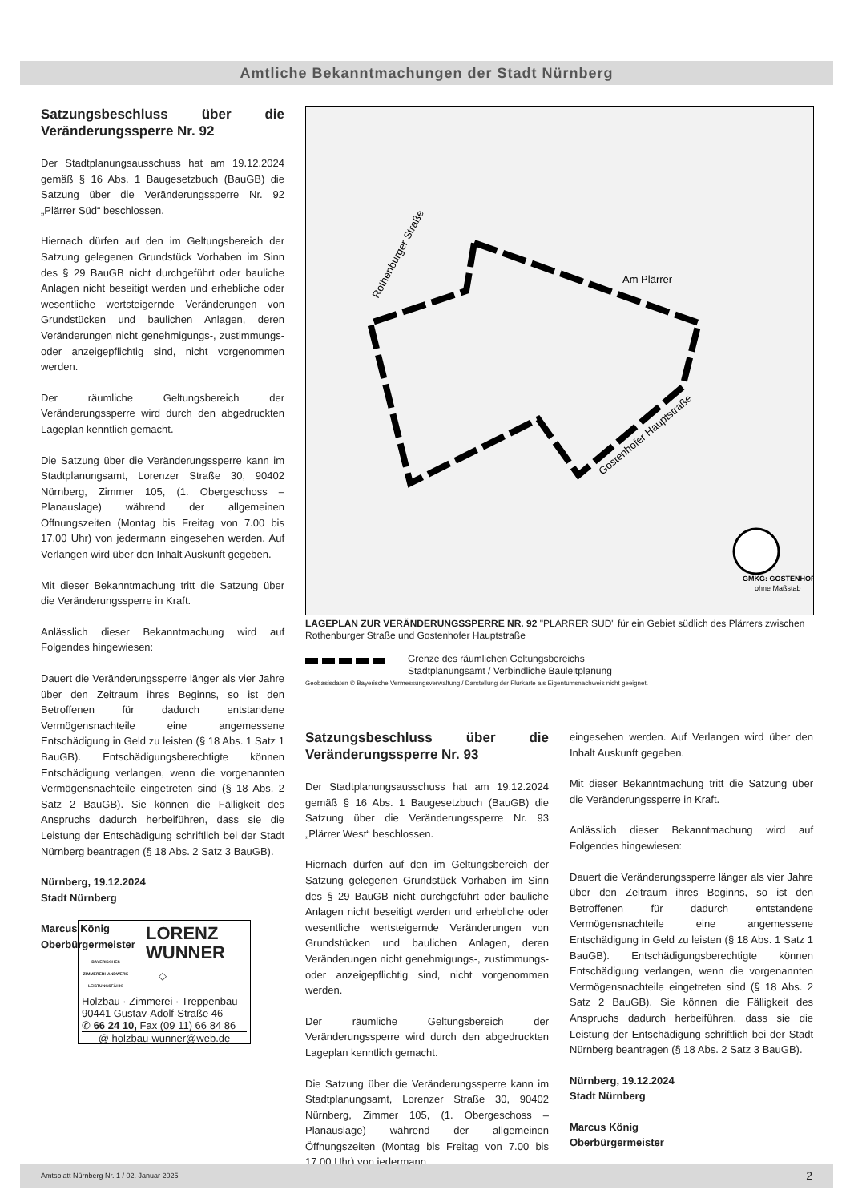Amtliche Bekanntmachungen der Stadt Nürnberg
Satzungsbeschluss über die Veränderungssperre Nr. 92
Der Stadtplanungsausschuss hat am 19.12.2024 gemäß § 16 Abs. 1 Baugesetzbuch (BauGB) die Satzung über die Veränderungssperre Nr. 92 „Plärrer Süd“ beschlossen.
Hiernach dürfen auf den im Geltungsbereich der Satzung gelegenen Grundstück Vorhaben im Sinn des § 29 BauGB nicht durchgeführt oder bauliche Anlagen nicht beseitigt werden und erhebliche oder wesentliche wertsteigernde Veränderungen von Grundstücken und baulichen Anlagen, deren Veränderungen nicht genehmigungs-, zustimmungs- oder anzeigepflichtig sind, nicht vorgenommen werden.
Der räumliche Geltungsbereich der Veränderungssperre wird durch den abgedruckten Lageplan kenntlich gemacht.
Die Satzung über die Veränderungssperre kann im Stadtplanungsamt, Lorenzer Straße 30, 90402 Nürnberg, Zimmer 105, (1. Obergeschoss – Planauslage) während der allgemeinen Öffnungszeiten (Montag bis Freitag von 7.00 bis 17.00 Uhr) von jedermann eingesehen werden. Auf Verlangen wird über den Inhalt Auskunft gegeben.
Mit dieser Bekanntmachung tritt die Satzung über die Veränderungssperre in Kraft.
Anlässlich dieser Bekanntmachung wird auf Folgendes hingewiesen:
Dauert die Veränderungssperre länger als vier Jahre über den Zeitraum ihres Beginns, so ist den Betroffenen für dadurch entstandene Vermögensnachteile eine angemessene Entschädigung in Geld zu leisten (§ 18 Abs. 1 Satz 1 BauGB). Entschädigungsberechtigte können Entschädigung verlangen, wenn die vorgenannten Vermögensnachteile eingetreten sind (§ 18 Abs. 2 Satz 2 BauGB). Sie können die Fälligkeit des Anspruchs dadurch herbeiführen, dass sie die Leistung der Entschädigung schriftlich bei der Stadt Nürnberg beantragen (§ 18 Abs. 2 Satz 3 BauGB).
Nürnberg, 19.12.2024
Stadt Nürnberg
Marcus König
Oberbürgermeister
◇
Am Plärrer
Rothenburger Straße
Gostenhofer Hauptstraße
GMKG: GOSTENHOF
ohne Maßstab
LAGEPLAN ZUR VERÄNDERUNGSSPERRE NR. 92 "PLÄRRER SÜD" für ein Gebiet südlich des Plärrers zwischen Rothenburger Straße und Gostenhofer Hauptstraße
Grenze des räumlichen Geltungsbereichs
Stadtplanungsamt / Verbindliche Bauleitplanung
Geobasisdaten © Bayerische Vermessungsverwaltung / Darstellung der Flurkarte als Eigentumsnachweis nicht geeignet.
Satzungsbeschluss über die Veränderungssperre Nr. 93
Der Stadtplanungsausschuss hat am 19.12.2024 gemäß § 16 Abs. 1 Baugesetzbuch (BauGB) die Satzung über die Veränderungssperre Nr. 93 „Plärrer West“ beschlossen.
Hiernach dürfen auf den im Geltungsbereich der Satzung gelegenen Grundstück Vorhaben im Sinn des § 29 BauGB nicht durchgeführt oder bauliche Anlagen nicht beseitigt werden und erhebliche oder wesentliche wertsteigernde Veränderungen von Grundstücken und baulichen Anlagen, deren Veränderungen nicht genehmigungs-, zustimmungs- oder anzeigepflichtig sind, nicht vorgenommen werden.
Der räumliche Geltungsbereich der Veränderungssperre wird durch den abgedruckten Lageplan kenntlich gemacht.
Die Satzung über die Veränderungssperre kann im Stadtplanungsamt, Lorenzer Straße 30, 90402 Nürnberg, Zimmer 105, (1. Obergeschoss – Planauslage) während der allgemeinen Öffnungszeiten (Montag bis Freitag von 7.00 bis 17.00 Uhr) von jedermann
eingesehen werden. Auf Verlangen wird über den Inhalt Auskunft gegeben.
Mit dieser Bekanntmachung tritt die Satzung über die Veränderungssperre in Kraft.
Anlässlich dieser Bekanntmachung wird auf Folgendes hingewiesen:
Dauert die Veränderungssperre länger als vier Jahre über den Zeitraum ihres Beginns, so ist den Betroffenen für dadurch entstandene Vermögensnachteile eine angemessene Entschädigung in Geld zu leisten (§ 18 Abs. 1 Satz 1 BauGB). Entschädigungsberechtigte können Entschädigung verlangen, wenn die vorgenannten Vermögensnachteile eingetreten sind (§ 18 Abs. 2 Satz 2 BauGB). Sie können die Fälligkeit des Anspruchs dadurch herbeiführen, dass sie die Leistung der Entschädigung schriftlich bei der Stadt Nürnberg beantragen (§ 18 Abs. 2 Satz 3 BauGB).
Nürnberg, 19.12.2024
Stadt Nürnberg
Marcus König
Oberbürgermeister
◇
BAYERISCHES ZIMMERERHANDWERK LEISTUNGSFÄHIG
LORENZ
WUNNER
Holzbau · Zimmerei · Treppenbau
90441 Gustav-Adolf-Straße 46
✆ 66 24 10, Fax (09 11) 66 84 86
@ holzbau-wunner@web.de
Amtsblatt Nürnberg Nr. 1 / 02. Januar 2025 2